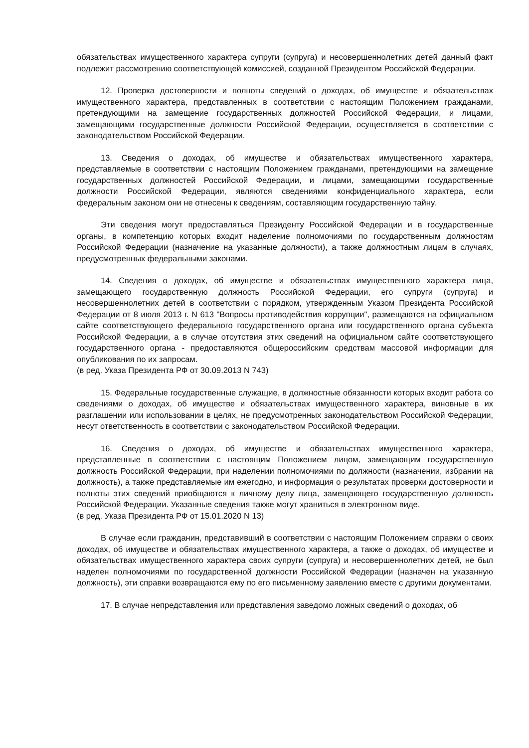обязательствах имущественного характера супруги (супруга) и несовершеннолетних детей данный факт подлежит рассмотрению соответствующей комиссией, созданной Президентом Российской Федерации.
12. Проверка достоверности и полноты сведений о доходах, об имуществе и обязательствах имущественного характера, представленных в соответствии с настоящим Положением гражданами, претендующими на замещение государственных должностей Российской Федерации, и лицами, замещающими государственные должности Российской Федерации, осуществляется в соответствии с законодательством Российской Федерации.
13. Сведения о доходах, об имуществе и обязательствах имущественного характера, представляемые в соответствии с настоящим Положением гражданами, претендующими на замещение государственных должностей Российской Федерации, и лицами, замещающими государственные должности Российской Федерации, являются сведениями конфиденциального характера, если федеральным законом они не отнесены к сведениям, составляющим государственную тайну.
Эти сведения могут предоставляться Президенту Российской Федерации и в государственные органы, в компетенцию которых входит наделение полномочиями по государственным должностям Российской Федерации (назначение на указанные должности), а также должностным лицам в случаях, предусмотренных федеральными законами.
14. Сведения о доходах, об имуществе и обязательствах имущественного характера лица, замещающего государственную должность Российской Федерации, его супруги (супруга) и несовершеннолетних детей в соответствии с порядком, утвержденным Указом Президента Российской Федерации от 8 июля 2013 г. N 613 "Вопросы противодействия коррупции", размещаются на официальном сайте соответствующего федерального государственного органа или государственного органа субъекта Российской Федерации, а в случае отсутствия этих сведений на официальном сайте соответствующего государственного органа - предоставляются общероссийским средствам массовой информации для опубликования по их запросам.
(в ред. Указа Президента РФ от 30.09.2013 N 743)
15. Федеральные государственные служащие, в должностные обязанности которых входит работа со сведениями о доходах, об имуществе и обязательствах имущественного характера, виновные в их разглашении или использовании в целях, не предусмотренных законодательством Российской Федерации, несут ответственность в соответствии с законодательством Российской Федерации.
16. Сведения о доходах, об имуществе и обязательствах имущественного характера, представленные в соответствии с настоящим Положением лицом, замещающим государственную должность Российской Федерации, при наделении полномочиями по должности (назначении, избрании на должность), а также представляемые им ежегодно, и информация о результатах проверки достоверности и полноты этих сведений приобщаются к личному делу лица, замещающего государственную должность Российской Федерации. Указанные сведения также могут храниться в электронном виде.
(в ред. Указа Президента РФ от 15.01.2020 N 13)
В случае если гражданин, представивший в соответствии с настоящим Положением справки о своих доходах, об имуществе и обязательствах имущественного характера, а также о доходах, об имуществе и обязательствах имущественного характера своих супруги (супруга) и несовершеннолетних детей, не был наделен полномочиями по государственной должности Российской Федерации (назначен на указанную должность), эти справки возвращаются ему по его письменному заявлению вместе с другими документами.
17. В случае непредставления или представления заведомо ложных сведений о доходах, об